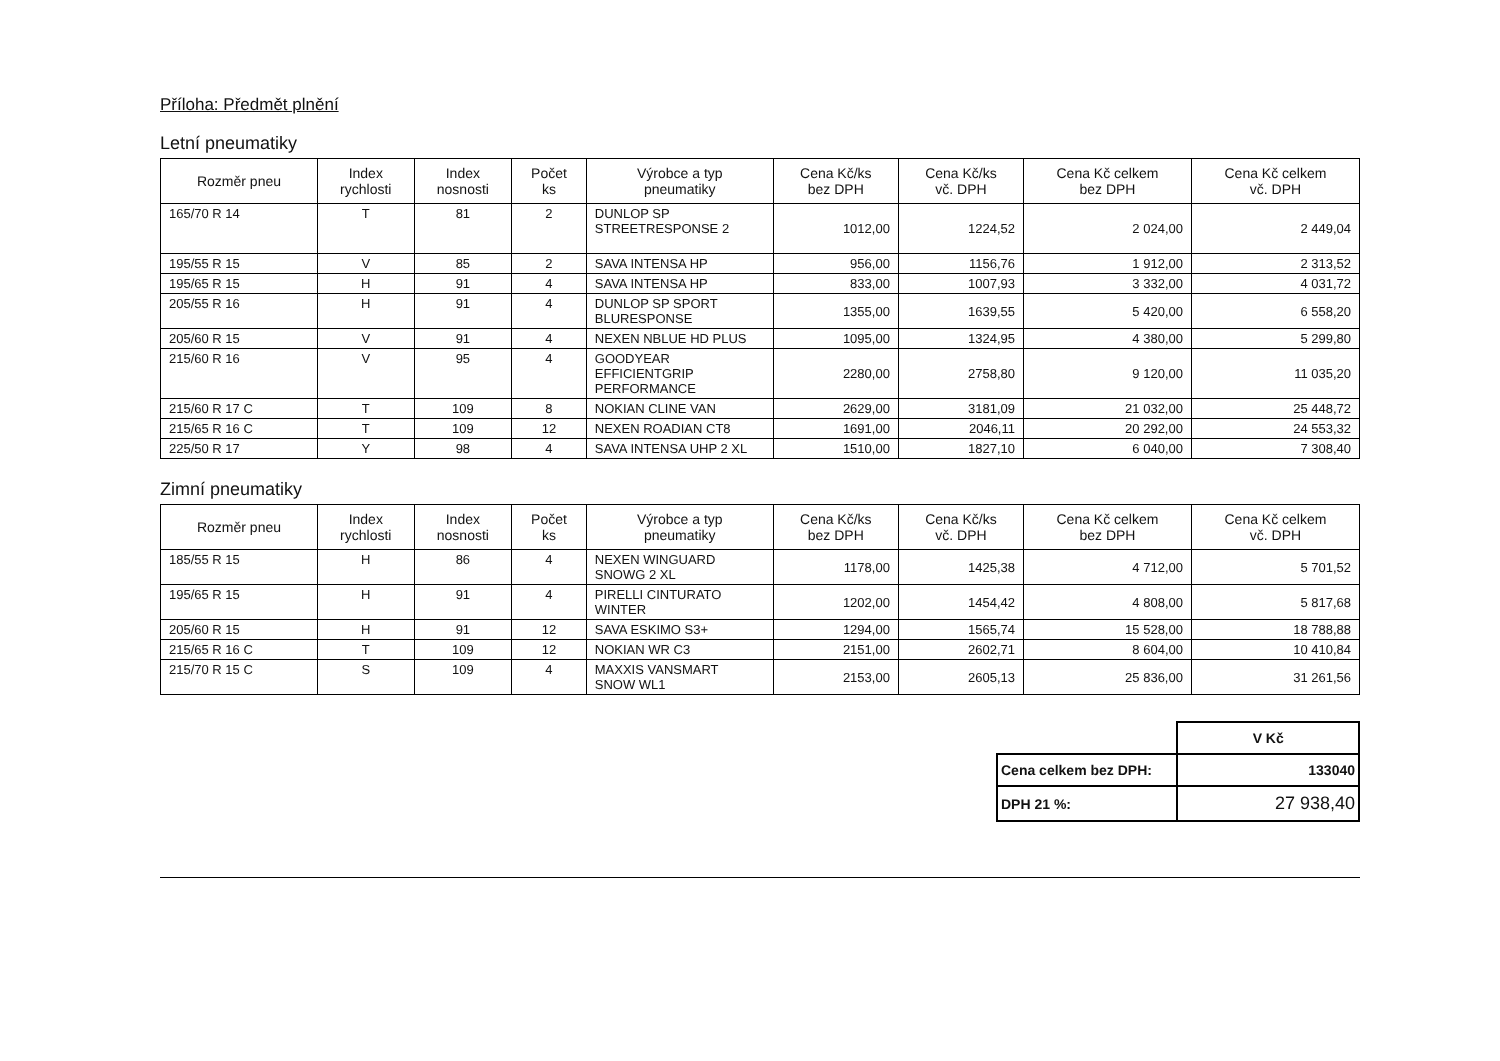Příloha: Předmět plnění
Letní pneumatiky
| Rozměr pneu | Index rychlosti | Index nosnosti | Počet ks | Výrobce a typ pneumatiky | Cena Kč/ks bez DPH | Cena Kč/ks vč. DPH | Cena Kč celkem bez DPH | Cena Kč celkem vč. DPH |
| --- | --- | --- | --- | --- | --- | --- | --- | --- |
| 165/70 R 14 | T | 81 | 2 | DUNLOP SP STREETRESPONSE 2 | 1012,00 | 1224,52 | 2 024,00 | 2 449,04 |
| 195/55 R 15 | V | 85 | 2 | SAVA INTENSA HP | 956,00 | 1156,76 | 1 912,00 | 2 313,52 |
| 195/65 R 15 | H | 91 | 4 | SAVA INTENSA HP | 833,00 | 1007,93 | 3 332,00 | 4 031,72 |
| 205/55 R 16 | H | 91 | 4 | DUNLOP SP SPORT BLURESPONSE | 1355,00 | 1639,55 | 5 420,00 | 6 558,20 |
| 205/60 R 15 | V | 91 | 4 | NEXEN NBLUE HD PLUS | 1095,00 | 1324,95 | 4 380,00 | 5 299,80 |
| 215/60 R 16 | V | 95 | 4 | GOODYEAR EFFICIENTGRIP PERFORMANCE | 2280,00 | 2758,80 | 9 120,00 | 11 035,20 |
| 215/60 R 17 C | T | 109 | 8 | NOKIAN CLINE VAN | 2629,00 | 3181,09 | 21 032,00 | 25 448,72 |
| 215/65 R 16 C | T | 109 | 12 | NEXEN ROADIAN CT8 | 1691,00 | 2046,11 | 20 292,00 | 24 553,32 |
| 225/50 R 17 | Y | 98 | 4 | SAVA INTENSA UHP 2 XL | 1510,00 | 1827,10 | 6 040,00 | 7 308,40 |
Zimní pneumatiky
| Rozměr pneu | Index rychlosti | Index nosnosti | Počet ks | Výrobce a typ pneumatiky | Cena Kč/ks bez DPH | Cena Kč/ks vč. DPH | Cena Kč celkem bez DPH | Cena Kč celkem vč. DPH |
| --- | --- | --- | --- | --- | --- | --- | --- | --- |
| 185/55 R 15 | H | 86 | 4 | NEXEN WINGUARD SNOWG 2 XL | 1178,00 | 1425,38 | 4 712,00 | 5 701,52 |
| 195/65 R 15 | H | 91 | 4 | PIRELLI CINTURATO WINTER | 1202,00 | 1454,42 | 4 808,00 | 5 817,68 |
| 205/60 R 15 | H | 91 | 12 | SAVA ESKIMO S3+ | 1294,00 | 1565,74 | 15 528,00 | 18 788,88 |
| 215/65 R 16 C | T | 109 | 12 | NOKIAN WR C3 | 2151,00 | 2602,71 | 8 604,00 | 10 410,84 |
| 215/70 R 15 C | S | 109 | 4 | MAXXIS VANSMART SNOW WL1 | 2153,00 | 2605,13 | 25 836,00 | 31 261,56 |
| | V Kč |
| Cena celkem bez DPH: | 133040 |
| DPH 21 %: | 27 938,40 |